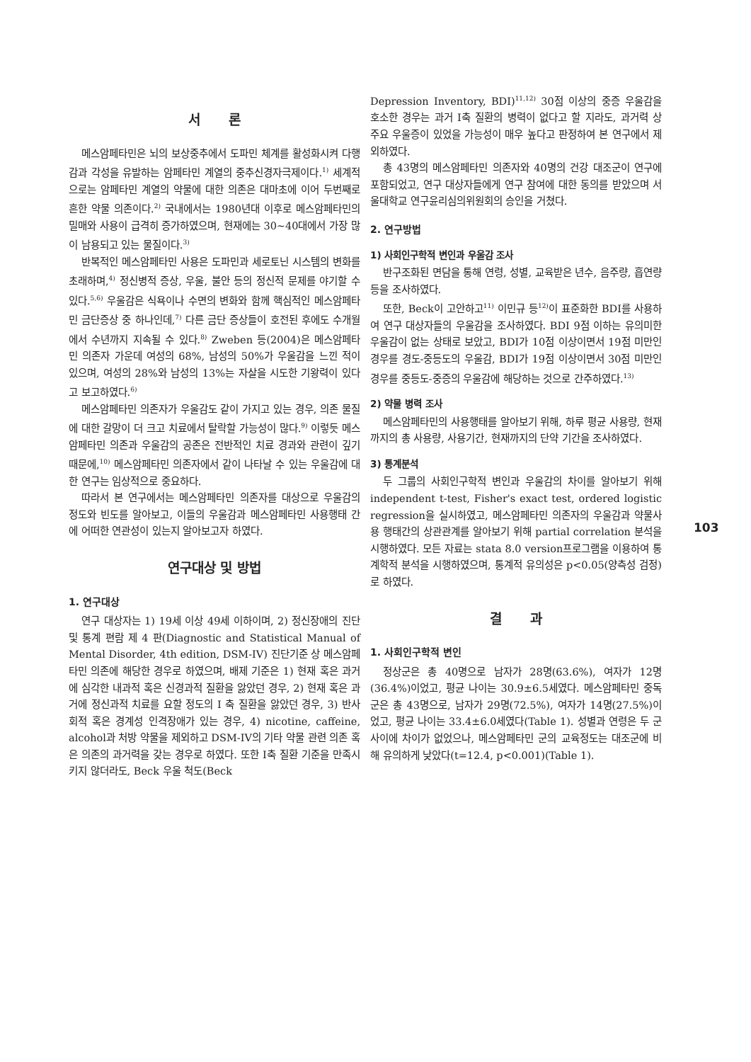서 론
메스암페타민은 뇌의 보상중추에서 도파민 체계를 활성화시켜 다행감과 각성을 유발하는 암페타민 계열의 중추신경자극제이다.<sup>1)</sup> 세계적으로는 암페타민 계열의 약물에 대한 의존은 대마초에 이어 두번째로 흔한 약물 의존이다.<sup>2)</sup> 국내에서는 1980년대 이후로 메스암페타민의 밀매와 사용이 급격히 증가하였으며, 현재에는 30~40대에서 가장 많이 남용되고 있는 물질이다.<sup>3)</sup>
반복적인 메스암페타민 사용은 도파민과 세로토닌 시스템의 변화를 초래하며,<sup>4)</sup> 정신병적 증상, 우울, 불안 등의 정신적 문제를 야기할 수 있다.<sup>5,6)</sup> 우울감은 식욕이나 수면의 변화와 함께 핵심적인 메스암페타민 금단증상 중 하나인데,<sup>7)</sup> 다른 금단 증상들이 호전된 후에도 수개월에서 수년까지 지속될 수 있다.<sup>8)</sup> Zweben 등(2004)은 메스암페타민 의존자 가운데 여성의 68%, 남성의 50%가 우울감을 느낀 적이 있으며, 여성의 28%와 남성의 13%는 자살을 시도한 기왕력이 있다고 보고하였다.<sup>6)</sup>
메스암페타민 의존자가 우울감도 같이 가지고 있는 경우, 의존 물질에 대한 갈망이 더 크고 치료에서 탈락할 가능성이 많다.<sup>9)</sup> 이렇듯 메스암페타민 의존과 우울감의 공존은 전반적인 치료 경과와 관련이 깊기 때문에,<sup>10)</sup> 메스암페타민 의존자에서 같이 나타날 수 있는 우울감에 대한 연구는 임상적으로 중요하다.
따라서 본 연구에서는 메스암페타민 의존자를 대상으로 우울감의 정도와 빈도를 알아보고, 이들의 우울감과 메스암페타민 사용행태 간에 어떠한 연관성이 있는지 알아보고자 하였다.
연구대상 및 방법
1. 연구대상
연구 대상자는 1) 19세 이상 49세 이하이며, 2) 정신장애의 진단 및 통계 편람 제 4 판(Diagnostic and Statistical Manual of Mental Disorder, 4th edition, DSM-IV) 진단기준 상 메스암페타민 의존에 해당한 경우로 하였으며, 배제 기준은 1) 현재 혹은 과거에 심각한 내과적 혹은 신경과적 질환을 앓았던 경우, 2) 현재 혹은 과거에 정신과적 치료를 요할 정도의 I 축 질환을 앓았던 경우, 3) 반사회적 혹은 경계성 인격장애가 있는 경우, 4) nicotine, caffeine, alcohol과 처방 약물을 제외하고 DSM-IV의 기타 약물 관련 의존 혹은 의존의 과거력을 갖는 경우로 하였다. 또한 I축 질환 기준을 만족시키지 않더라도, Beck 우울 척도(Beck
Depression Inventory, BDI)<sup>11,12)</sup> 30점 이상의 중증 우울감을 호소한 경우는 과거 I축 질환의 병력이 없다고 할 지라도, 과거력 상 주요 우울증이 있었을 가능성이 매우 높다고 판정하여 본 연구에서 제외하였다.
총 43명의 메스암페타민 의존자와 40명의 건강 대조군이 연구에 포함되었고, 연구 대상자들에게 연구 참여에 대한 동의를 받았으며 서울대학교 연구윤리심의위원회의 승인을 거쳤다.
2. 연구방법
1) 사회인구학적 변인과 우울감 조사
반구조화된 면담을 통해 연령, 성별, 교육받은 년수, 음주량, 흡연량 등을 조사하였다.
또한, Beck이 고안하고<sup>11)</sup> 이민규 등<sup>12)</sup>이 표준화한 BDI를 사용하여 연구 대상자들의 우울감을 조사하였다. BDI 9점 이하는 유의미한 우울감이 없는 상태로 보았고, BDI가 10점 이상이면서 19점 미만인 경우를 경도-중등도의 우울감, BDI가 19점 이상이면서 30점 미만인 경우를 중등도-중증의 우울감에 해당하는 것으로 간주하였다.<sup>13)</sup>
2) 약물 병력 조사
메스암페타민의 사용행태를 알아보기 위해, 하루 평균 사용량, 현재까지의 총 사용량, 사용기간, 현재까지의 단약 기간을 조사하였다.
3) 통계분석
두 그룹의 사회인구학적 변인과 우울감의 차이를 알아보기 위해 independent t-test, Fisher's exact test, ordered logistic regression을 실시하였고, 메스암페타민 의존자의 우울감과 약물사용 행태간의 상관관계를 알아보기 위해 partial correlation 분석을 시행하였다. 모든 자료는 stata 8.0 version프로그램을 이용하여 통계학적 분석을 시행하였으며, 통계적 유의성은 p<0.05(양측성 검정)로 하였다.
결 과
1. 사회인구학적 변인
정상군은 총 40명으로 남자가 28명(63.6%), 여자가 12명(36.4%)이었고, 평균 나이는 30.9±6.5세였다. 메스암페타민 중독군은 총 43명으로, 남자가 29명(72.5%), 여자가 14명(27.5%)이었고, 평균 나이는 33.4±6.0세였다(Table 1). 성별과 연령은 두 군 사이에 차이가 없었으나, 메스암페타민 군의 교육정도는 대조군에 비해 유의하게 낮았다(t=12.4, p<0.001)(Table 1).
103